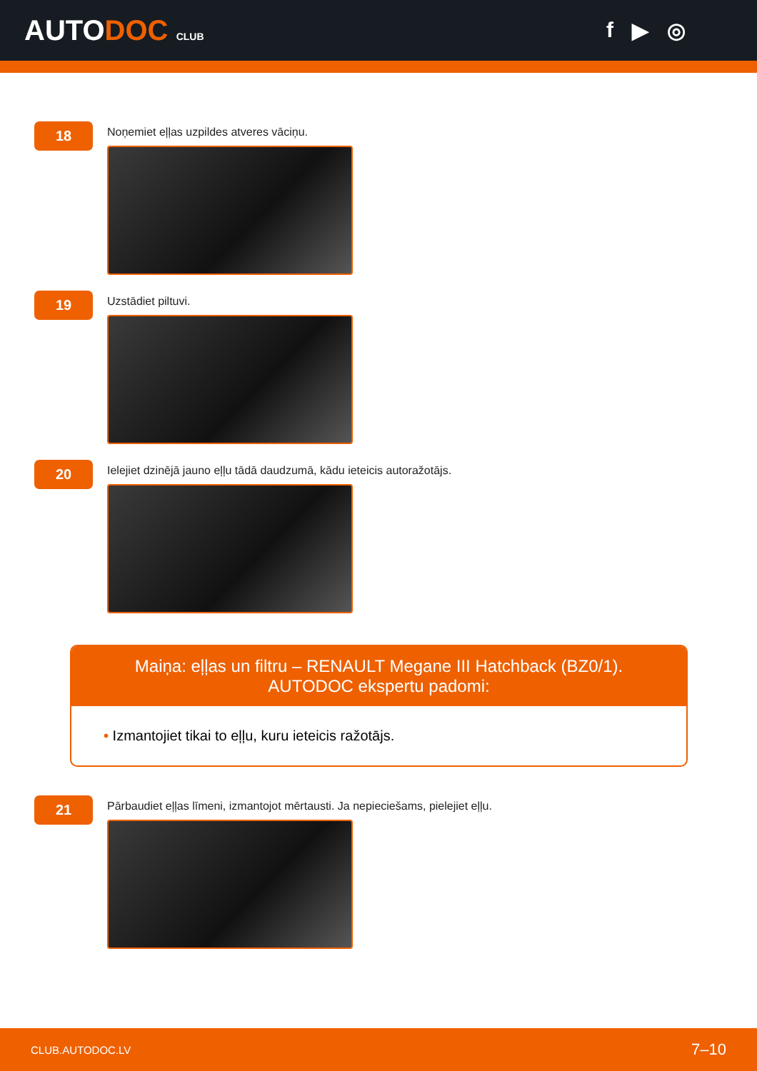AUTODOC CLUB
f ▶ ◎
18
Noņemiet eļļas uzpildes atveres vāciņu.
19
Uzstādiet piltuvi.
20
Ielejiet dzinējā jauno eļļu tādā daudzumā, kādu ieteicis autoražotājs.
Maiņa: eļļas un filtru – RENAULT Megane III Hatchback (BZ0/1). AUTODOC ekspertu padomi:
• Izmantojiet tikai to eļļu, kuru ieteicis ražotājs.
21
Pārbaudiet eļļas līmeni, izmantojot mērtausti. Ja nepieciešams, pielejiet eļļu.
CLUB.AUTODOC.LV 7–10